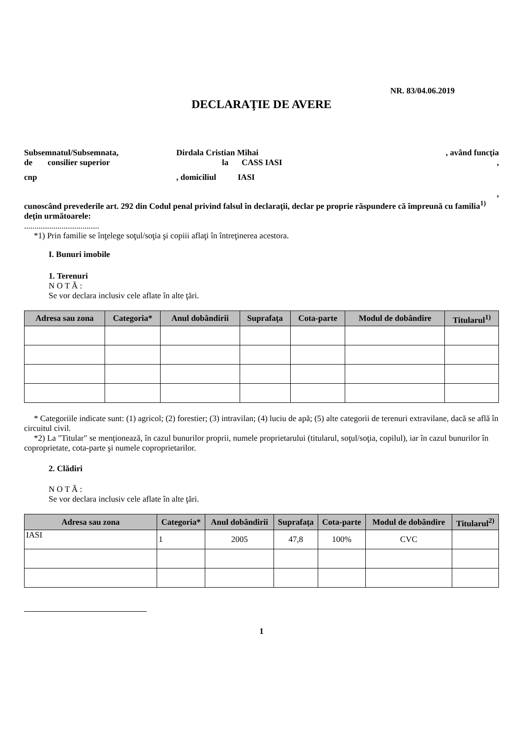NR. 83/04.06.2019
DECLARAŢIE DE AVERE
Subsemnatul/Subsemnata, Dirdala Cristian Mihai, având funcţia
de consilier superior la CASS IASI,
cnp, domiciliul IASI
,
cunoscând prevederile art. 292 din Codul penal privind falsul în declaraţii, declar pe proprie răspundere că împreună cu familia<sup>1)</sup> deţin următoarele:
....................................
*1) Prin familie se înţelege soţul/soţia şi copiii aflaţi în întreţinerea acestora.
I. Bunuri imobile
1. Terenuri
N O T Ă :
Se vor declara inclusiv cele aflate în alte ţări.
| Adresa sau zona | Categoria* | Anul dobândirii | Suprafaţa | Cota-parte | Modul de dobândire | Titularul<sup>1)</sup> |
| --- | --- | --- | --- | --- | --- | --- |
* Categoriile indicate sunt: (1) agricol; (2) forestier; (3) intravilan; (4) luciu de apă; (5) alte categorii de terenuri extravilane, dacă se află în circuitul civil.
*2) La "Titular" se menţionează, în cazul bunurilor proprii, numele proprietarului (titularul, soţul/soţia, copilul), iar în cazul bunurilor în coproprietate, cota-parte şi numele coproprietarilor.
2. Clădiri
N O T Ă :
Se vor declara inclusiv cele aflate în alte ţări.
| Adresa sau zona | Categoria* | Anul dobândirii | Suprafaţa | Cota-parte | Modul de dobândire | Titularul<sup>2)</sup> |
| --- | --- | --- | --- | --- | --- | --- |
| IASI | 1 | 2005 | 47,8 | 100% | CVC | |
1